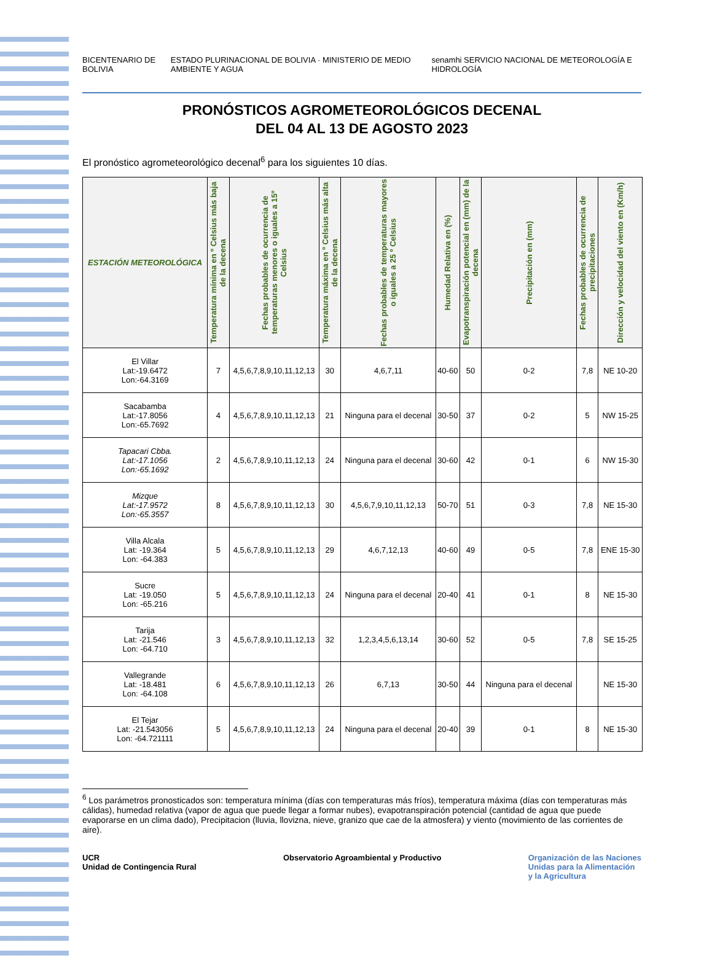BICENTENARIO DE BOLIVIA
ESTADO PLURINACIONAL DE BOLIVIA · MINISTERIO DE MEDIO AMBIENTE Y AGUA
senamhi SERVICIO NACIONAL DE METEOROLOGÍA E HIDROLOGÍA
PRONÓSTICOS AGROMETEOROLÓGICOS DECENAL
DEL 04 AL 13 DE AGOSTO 2023
El pronóstico agrometeorológico decenal<sup>6</sup> para los siguientes 10 días.
| ESTACIÓN METEOROLÓGICA | Temperatura mínima en º Celsius más baja de la decena | Fechas probables de ocurrencia de temperaturas menores o iguales a 15º Celsius | Temperatura máxima en º Celsius más alta de la decena | Fechas probables de temperaturas mayores o iguales a 25 º Celsius | Humedad Relativa en (%) | Evapotranspiración potencial en (mm) de la decena | Precipitación en (mm) | Fechas probables de ocurrencia de precipitaciones | Dirección y velocidad del viento en (Km/h) |
| --- | --- | --- | --- | --- | --- | --- | --- | --- | --- |
| El Villar Lat:-19.6472 Lon:-64.3169 | 7 | 4,5,6,7,8,9,10,11,12,13 | 30 | 4,6,7,11 | 40-60 | 50 | 0-2 | 7,8 | NE 10-20 |
| Sacabamba Lat:-17.8056 Lon:-65.7692 | 4 | 4,5,6,7,8,9,10,11,12,13 | 21 | Ninguna para el decenal | 30-50 | 37 | 0-2 | 5 | NW 15-25 |
| Tapacari Cbba. Lat:-17.1056 Lon:-65.1692 | 2 | 4,5,6,7,8,9,10,11,12,13 | 24 | Ninguna para el decenal | 30-60 | 42 | 0-1 | 6 | NW 15-30 |
| Mizque Lat:-17.9572 Lon:-65.3557 | 8 | 4,5,6,7,8,9,10,11,12,13 | 30 | 4,5,6,7,9,10,11,12,13 | 50-70 | 51 | 0-3 | 7,8 | NE 15-30 |
| Villa Alcala Lat: -19.364 Lon: -64.383 | 5 | 4,5,6,7,8,9,10,11,12,13 | 29 | 4,6,7,12,13 | 40-60 | 49 | 0-5 | 7,8 | ENE 15-30 |
| Sucre Lat: -19.050 Lon: -65.216 | 5 | 4,5,6,7,8,9,10,11,12,13 | 24 | Ninguna para el decenal | 20-40 | 41 | 0-1 | 8 | NE 15-30 |
| Tarija Lat: -21.546 Lon: -64.710 | 3 | 4,5,6,7,8,9,10,11,12,13 | 32 | 1,2,3,4,5,6,13,14 | 30-60 | 52 | 0-5 | 7,8 | SE 15-25 |
| Vallegrande Lat: -18.481 Lon: -64.108 | 6 | 4,5,6,7,8,9,10,11,12,13 | 26 | 6,7,13 | 30-50 | 44 | Ninguna para el decenal | | NE 15-30 |
| El Tejar Lat: -21.543056 Lon: -64.721111 | 5 | 4,5,6,7,8,9,10,11,12,13 | 24 | Ninguna para el decenal | 20-40 | 39 | 0-1 | 8 | NE 15-30 |
<sup>6</sup> Los parámetros pronosticados son: temperatura mínima (días con temperaturas más fríos), temperatura máxima (días con temperaturas más cálidas), humedad relativa (vapor de agua que puede llegar a formar nubes), evapotranspiración potencial (cantidad de agua que puede evaporarse en un clima dado), Precipitacion (lluvia, llovizna, nieve, granizo que cae de la atmosfera) y viento (movimiento de las corrientes de aire).
UCR
Unidad de Contingencia Rural
Observatorio Agroambiental y Productivo
Organización de las Naciones
Unidas para la Alimentación
y la Agricultura